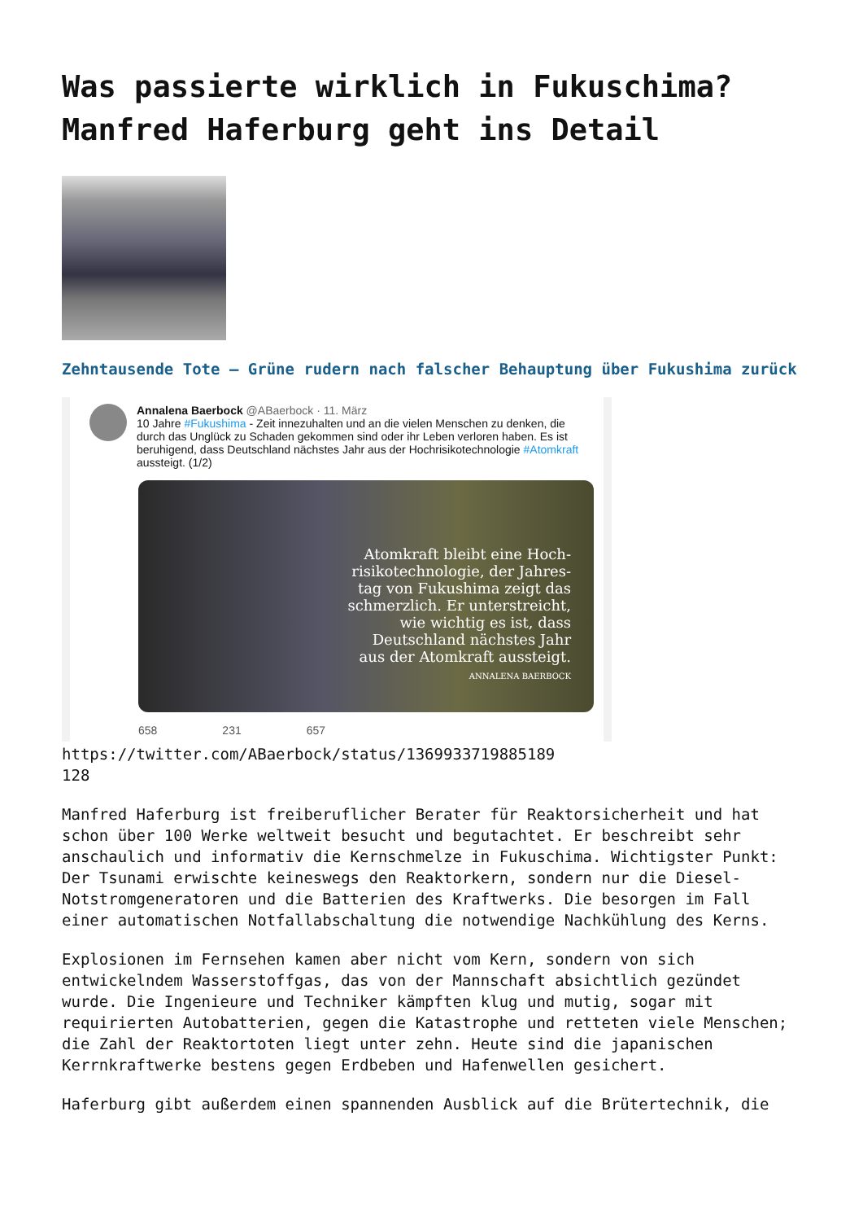Was passierte wirklich in Fukuschima? Manfred Haferburg geht ins Detail
Zehntausende Tote – Grüne rudern nach falscher Behauptung über Fukushima zurück
Annalena Baerbock @ABaerbock · 11. März
10 Jahre #Fukushima - Zeit innezuhalten und an die vielen Menschen zu denken, die durch das Unglück zu Schaden gekommen sind oder ihr Leben verloren haben. Es ist beruhigend, dass Deutschland nächstes Jahr aus der Hochrisikotechnologie #Atomkraft aussteigt. (1/2)
Atomkraft bleibt eine Hoch-
risikotechnologie, der Jahres-
tag von Fukushima zeigt das
schmerzlich. Er unterstreicht,
wie wichtig es ist, dass
Deutschland nächstes Jahr
aus der Atomkraft aussteigt.
ANNALENA BAERBOCK
658 231 657
https://twitter.com/ABaerbock/status/1369933719885189
128
Manfred Haferburg ist freiberuflicher Berater für Reaktorsicherheit und hat schon über 100 Werke weltweit besucht und begutachtet. Er beschreibt sehr anschaulich und informativ die Kernschmelze in Fukuschima. Wichtigster Punkt: Der Tsunami erwischte keineswegs den Reaktorkern, sondern nur die Diesel-Notstromgeneratoren und die Batterien des Kraftwerks. Die besorgen im Fall einer automatischen Notfallabschaltung die notwendige Nachkühlung des Kerns.
Explosionen im Fernsehen kamen aber nicht vom Kern, sondern von sich entwickelndem Wasserstoffgas, das von der Mannschaft absichtlich gezündet wurde. Die Ingenieure und Techniker kämpften klug und mutig, sogar mit requirierten Autobatterien, gegen die Katastrophe und retteten viele Menschen; die Zahl der Reaktortoten liegt unter zehn. Heute sind die japanischen Kerrnkraftwerke bestens gegen Erdbeben und Hafenwellen gesichert.
Haferburg gibt außerdem einen spannenden Ausblick auf die Brütertechnik, die